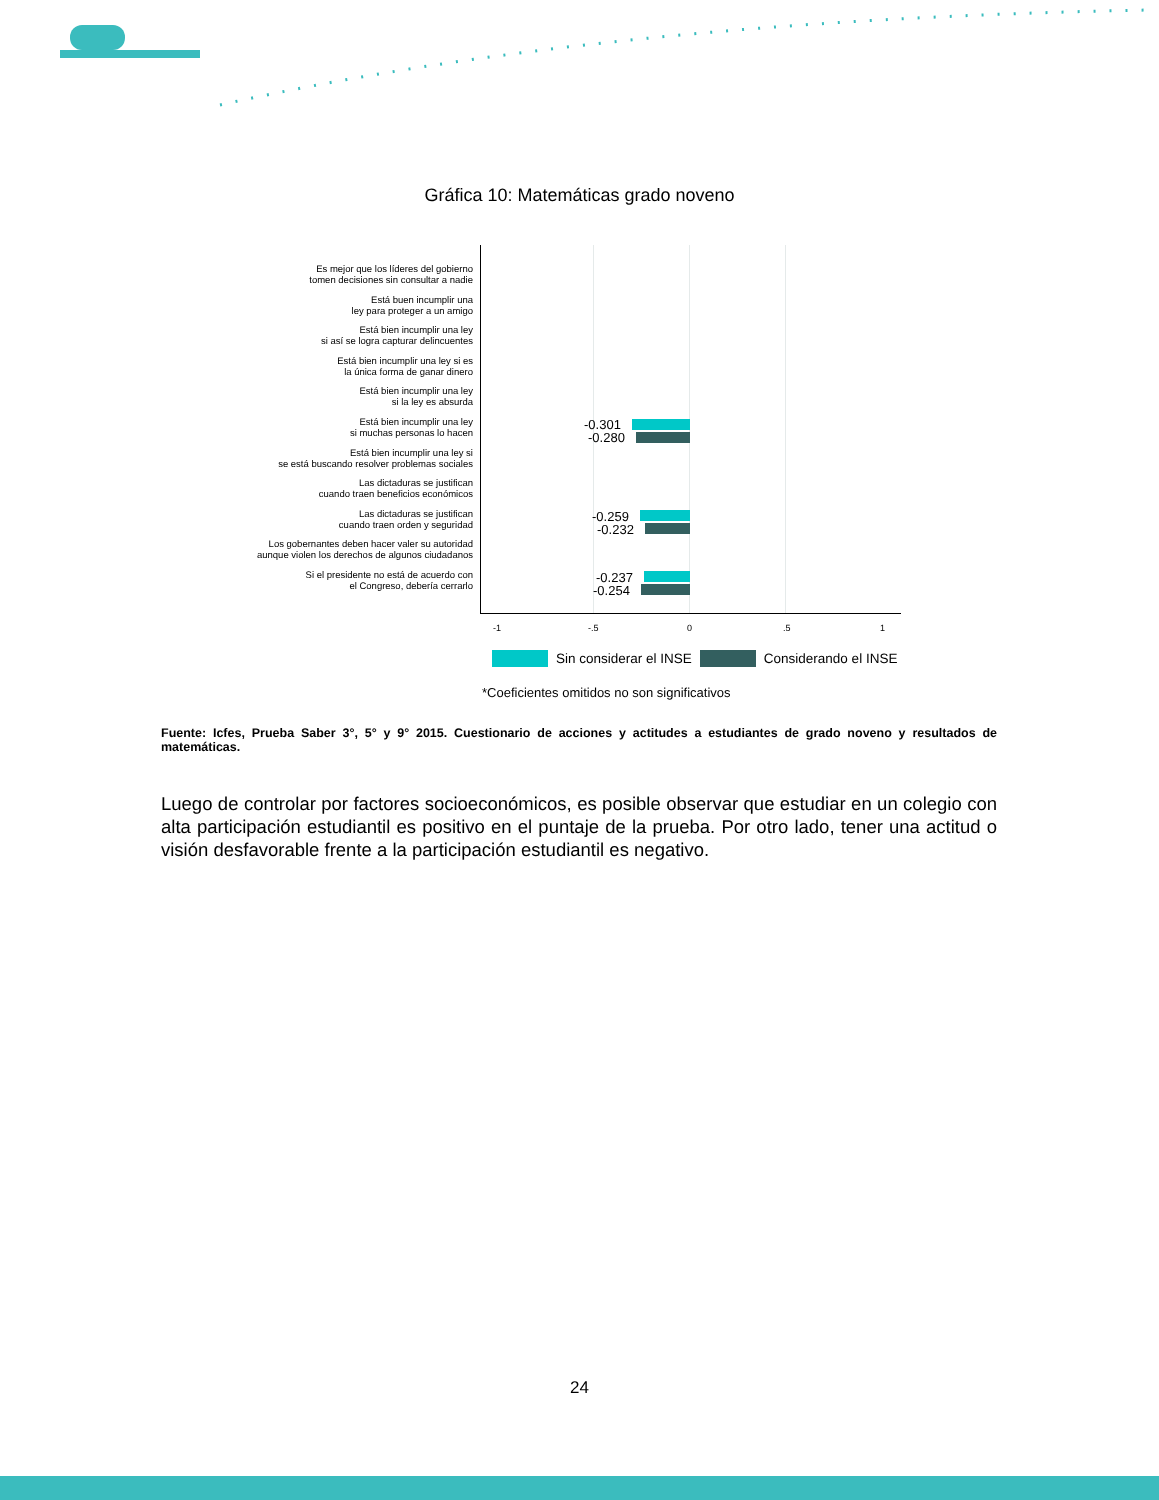Gráfica 10: Matemáticas grado noveno
Es mejor que los líderes del gobierno
tomen decisiones sin consultar a nadie
Está buen incumplir una
ley para proteger a un amigo
Está bien incumplir una ley
si así se logra capturar delincuentes
Está bien incumplir una ley si es
la única forma de ganar dinero
Está bien incumplir una ley
si la ley es absurda
Está bien incumplir una ley
si muchas personas lo hacen
Está bien incumplir una ley si
se está buscando resolver problemas sociales
Las dictaduras se justifican
cuando traen beneficios económicos
Las dictaduras se justifican
cuando traen orden y seguridad
Los gobernantes deben hacer valer su autoridad
aunque violen los derechos de algunos ciudadanos
Si el presidente no está de acuerdo con
el Congreso, debería cerrarlo
-0.301
-0.280
-0.259
-0.232
-0.237
-0.254
-1 -.5 0.5 1
Sin considerar el INSE Considerando el INSE
*Coeficientes omitidos no son significativos
Fuente: Icfes, Prueba Saber 3°, 5° y 9° 2015. Cuestionario de acciones y actitudes a estudiantes de grado noveno y resultados de matemáticas.
Luego de controlar por factores socioeconómicos, es posible observar que estudiar en un colegio con alta participación estudiantil es positivo en el puntaje de la prueba. Por otro lado, tener una actitud o visión desfavorable frente a la participación estudiantil es negativo.
24